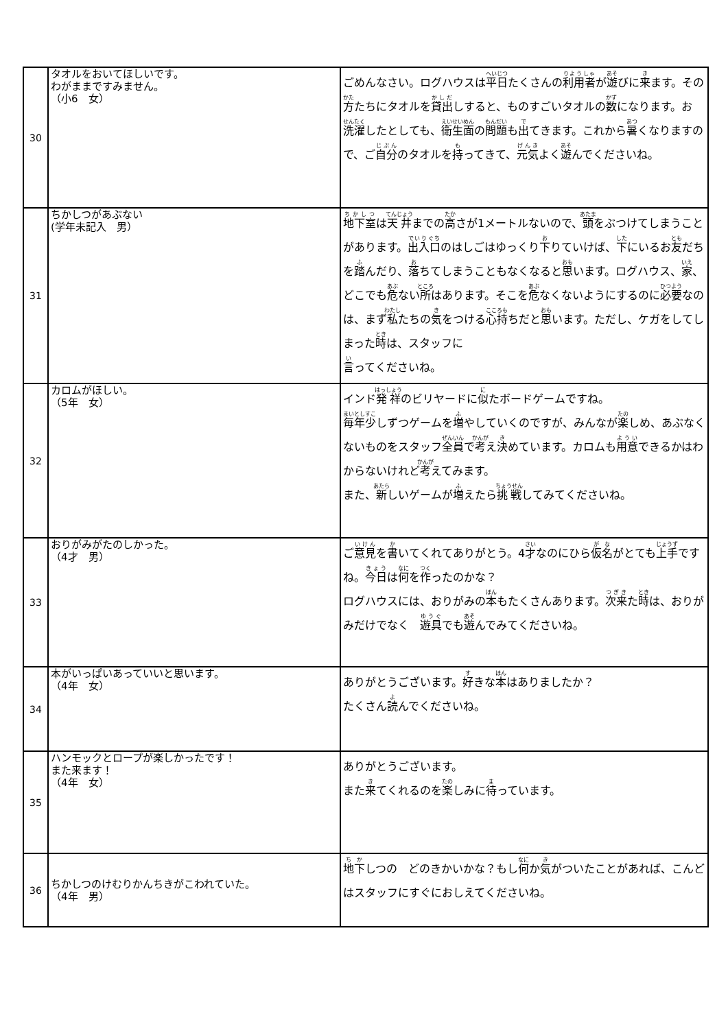| 30 | タオルをおいてほしいです。 わがままですみません。 （小6 女） | ごめんなさい。ログハウスは 平日 たくさんの 利用者 が 遊 びに 来 ます。その 方 たちにタオルを 貸出 しすると、ものすごいタオルの 数 になります。お 洗濯 したとしても、 衛生面 の 問題 も 出 てきます。これから 暑 くなりますので、ご 自分 のタオルを 持 ってきて、 元気 よく 遊 んでくださいね。 |
| 31 | ちかしつがあぶない (学年未記入 男） | 地下室 は 天井 までの 高 さが1メートルないので、 頭 をぶつけてしまうことがあります。 出入口 のはしごはゆっくり 下 りていけば、 下 にいるお 友 だちを 踏 んだり、 落 ちてしまうこともなくなると 思 います。ログハウス、 家 、どこでも 危 ない 所 はあります。そこを 危 なくないようにするのに 必要 なのは、まず 私 たちの 気 をつける 心持 ちだと 思 います。ただし、ケガをしてしまった 時 は、スタッフに 言 ってくださいね。 |
| 32 | カロムがほしい。 （5年 女） | インド 発祥 のビリヤードに 似 たボードゲームですね。 毎年 少 しずつゲームを 増 やしていくのですが、みんなが 楽 しめ、あぶなくないものをスタッフ 全員 で 考 え 決 めています。カロムも 用意 できるかはわからないけれど 考 えてみます。 また、 新 しいゲームが 増 えたら 挑戦 してみてくださいね。 |
| 33 | おりがみがたのしかった。 （4才 男） | ご 意見 を 書 いてくれてありがとう。4 才 なのにひら 仮名 がとても 上手 ですね。 今日 は 何 を 作 ったのかな？ ログハウスには、おりがみの 本 もたくさんあります。 次来 た 時 は、おりがみだけでなく 遊具 でも 遊 んでみてくださいね。 |
| 34 | 本がいっぱいあっていいと思います。 （4年 女） | ありがとうございます。 好 きな 本 はありましたか？ たくさん 読 んでくださいね。 |
| 35 | ハンモックとロープが楽しかったです！ また来ます！ （4年 女） | ありがとうございます。 また 来 てくれるのを 楽 しみに 待 っています。 |
| 36 | ちかしつのけむりかんちきがこわれていた。 （4年 男） | 地下 しつの どのきかいかな？もし 何 か 気 がついたことがあれば、こんどはスタッフにすぐにおしえてくださいね。 |